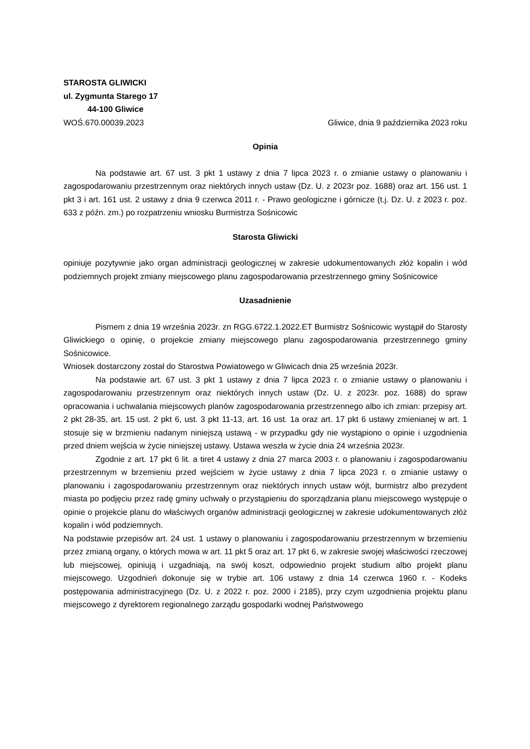STAROSTA GLIWICKI
ul. Zygmunta Starego 17
44-100 Gliwice
WOŚ.670.00039.2023 Gliwice, dnia 9 października 2023 roku
Opinia
Na podstawie art. 67 ust. 3 pkt 1 ustawy z dnia 7 lipca 2023 r. o zmianie ustawy o planowaniu i zagospodarowaniu przestrzennym oraz niektórych innych ustaw (Dz. U. z 2023r poz. 1688) oraz art. 156 ust. 1 pkt 3 i art. 161 ust. 2 ustawy z dnia 9 czerwca 2011 r. - Prawo geologiczne i górnicze (t.j. Dz. U. z 2023 r. poz. 633 z późn. zm.) po rozpatrzeniu wniosku Burmistrza Sośnicowic
Starosta Gliwicki
opiniuje pozytywnie jako organ administracji geologicznej w zakresie udokumentowanych złóż kopalin i wód podziemnych projekt zmiany miejscowego planu zagospodarowania przestrzennego gminy Sośnicowice
Uzasadnienie
Pismem z dnia 19 września 2023r. zn RGG.6722.1.2022.ET Burmistrz Sośnicowic wystąpił do Starosty Gliwickiego o opinię, o projekcie zmiany miejscowego planu zagospodarowania przestrzennego gminy Sośnicowice.
Wniosek dostarczony został do Starostwa Powiatowego w Gliwicach dnia 25 września 2023r.
Na podstawie art. 67 ust. 3 pkt 1 ustawy z dnia 7 lipca 2023 r. o zmianie ustawy o planowaniu i zagospodarowaniu przestrzennym oraz niektórych innych ustaw (Dz. U. z 2023r. poz. 1688) do spraw opracowania i uchwalania miejscowych planów zagospodarowania przestrzennego albo ich zmian: przepisy art. 2 pkt 28-35, art. 15 ust. 2 pkt 6, ust. 3 pkt 11-13, art. 16 ust. 1a oraz art. 17 pkt 6 ustawy zmienianej w art. 1 stosuje się w brzmieniu nadanym niniejszą ustawą - w przypadku gdy nie wystąpiono o opinie i uzgodnienia przed dniem wejścia w życie niniejszej ustawy. Ustawa weszła w życie dnia 24 września 2023r.
Zgodnie z art. 17 pkt 6 lit. a tiret 4 ustawy z dnia 27 marca 2003 r. o planowaniu i zagospodarowaniu przestrzennym w brzemieniu przed wejściem w życie ustawy z dnia 7 lipca 2023 r. o zmianie ustawy o planowaniu i zagospodarowaniu przestrzennym oraz niektórych innych ustaw wójt, burmistrz albo prezydent miasta po podjęciu przez radę gminy uchwały o przystąpieniu do sporządzania planu miejscowego występuje o opinie o projekcie planu do właściwych organów administracji geologicznej w zakresie udokumentowanych złóż kopalin i wód podziemnych.
Na podstawie przepisów art. 24 ust. 1 ustawy o planowaniu i zagospodarowaniu przestrzennym w brzemieniu przez zmianą organy, o których mowa w art. 11 pkt 5 oraz art. 17 pkt 6, w zakresie swojej właściwości rzeczowej lub miejscowej, opiniują i uzgadniają, na swój koszt, odpowiednio projekt studium albo projekt planu miejscowego. Uzgodnień dokonuje się w trybie art. 106 ustawy z dnia 14 czerwca 1960 r. - Kodeks postępowania administracyjnego (Dz. U. z 2022 r. poz. 2000 i 2185), przy czym uzgodnienia projektu planu miejscowego z dyrektorem regionalnego zarządu gospodarki wodnej Państwowego